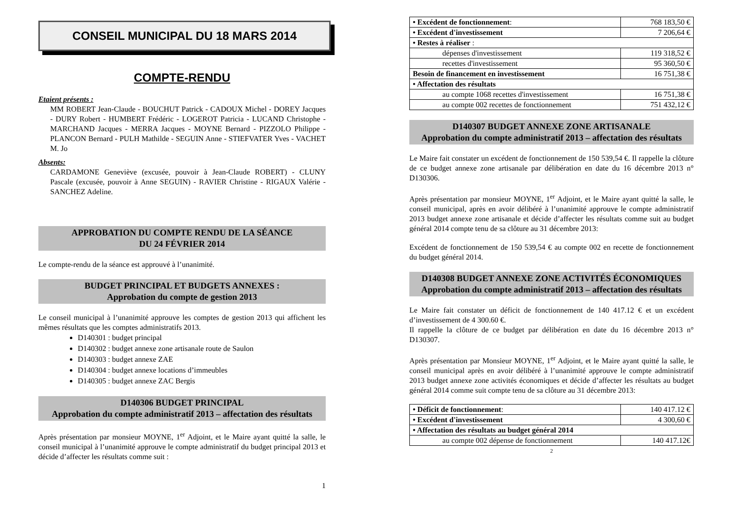CONSEIL MUNICIPAL DU 18 MARS 2014
COMPTE-RENDU
Etaient présents :
MM ROBERT Jean-Claude - BOUCHUT Patrick - CADOUX Michel - DOREY Jacques - DURY Robert - HUMBERT Frédéric - LOGEROT Patricia - LUCAND Christophe - MARCHAND Jacques - MERRA Jacques - MOYNE Bernard - PIZZOLO Philippe - PLANCON Bernard - PULH Mathilde - SEGUIN Anne - STIEFVATER Yves - VACHET M. Jo
Absents:
CARDAMONE Geneviève (excusée, pouvoir à Jean-Claude ROBERT) - CLUNY Pascale (excusée, pouvoir à Anne SEGUIN) - RAVIER Christine - RIGAUX Valérie - SANCHEZ Adeline.
APPROBATION DU COMPTE RENDU DE LA SÉANCE
DU 24 FÉVRIER 2014
Le compte-rendu de la séance est approuvé à l’unanimité.
BUDGET PRINCIPAL ET BUDGETS ANNEXES :
Approbation du compte de gestion 2013
Le conseil municipal à l’unanimité approuve les comptes de gestion 2013 qui affichent les mêmes résultats que les comptes administratifs 2013.
D140301 : budget principal
D140302 : budget annexe zone artisanale route de Saulon
D140303 : budget annexe ZAE
D140304 : budget annexe locations d’immeubles
D140305 : budget annexe ZAC Bergis
D140306 BUDGET PRINCIPAL
Approbation du compte administratif 2013 – affectation des résultats
Après présentation par monsieur MOYNE, 1<sup>er</sup> Adjoint, et le Maire ayant quitté la salle, le conseil municipal à l’unanimité approuve le compte administratif du budget principal 2013 et décide d’affecter les résultats comme suit :
1
| • Excédent de fonctionnement : | 768 183,50 € |
| • Excédent d'investissement | 7 206,64 € |
| • Restes à réaliser : | |
| dépenses d'investissement | 119 318,52 € |
| recettes d'investissement | 95 360,50 € |
| Besoin de financement en investissement | 16 751,38 € |
| • Affectation des résultats | |
| au compte 1068 recettes d'investissement | 16 751,38 € |
| au compte 002 recettes de fonctionnement | 751 432,12 € |
D140307 BUDGET ANNEXE ZONE ARTISANALE
Approbation du compte administratif 2013 – affectation des résultats
Le Maire fait constater un excédent de fonctionnement de 150 539,54 €. Il rappelle la clôture de ce budget annexe zone artisanale par délibération en date du 16 décembre 2013 n° D130306.
Après présentation par monsieur MOYNE, 1<sup>er</sup> Adjoint, et le Maire ayant quitté la salle, le conseil municipal, après en avoir délibéré à l’unanimité approuve le compte administratif 2013 budget annexe zone artisanale et décide d’affecter les résultats comme suit au budget général 2014 compte tenu de sa clôture au 31 décembre 2013:
Excédent de fonctionnement de 150 539,54 € au compte 002 en recette de fonctionnement du budget général 2014.
D140308 BUDGET ANNEXE ZONE ACTIVITÉS ÉCONOMIQUES
Approbation du compte administratif 2013 – affectation des résultats
Le Maire fait constater un déficit de fonctionnement de 140 417.12 € et un excédent d’investissement de 4 300.60 €.
Il rappelle la clôture de ce budget par délibération en date du 16 décembre 2013 n° D130307.
Après présentation par Monsieur MOYNE, 1<sup>er</sup> Adjoint, et le Maire ayant quitté la salle, le conseil municipal après en avoir délibéré à l’unanimité approuve le compte administratif 2013 budget annexe zone activités économiques et décide d’affecter les résultats au budget général 2014 comme suit compte tenu de sa clôture au 31 décembre 2013:
| • Déficit de fonctionnement : | 140 417.12 € |
| • Excédent d'investissement | 4 300,60 € |
| • Affectation des résultats au budget général 2014 | |
| au compte 002 dépense de fonctionnement | 140 417.12€ |
2